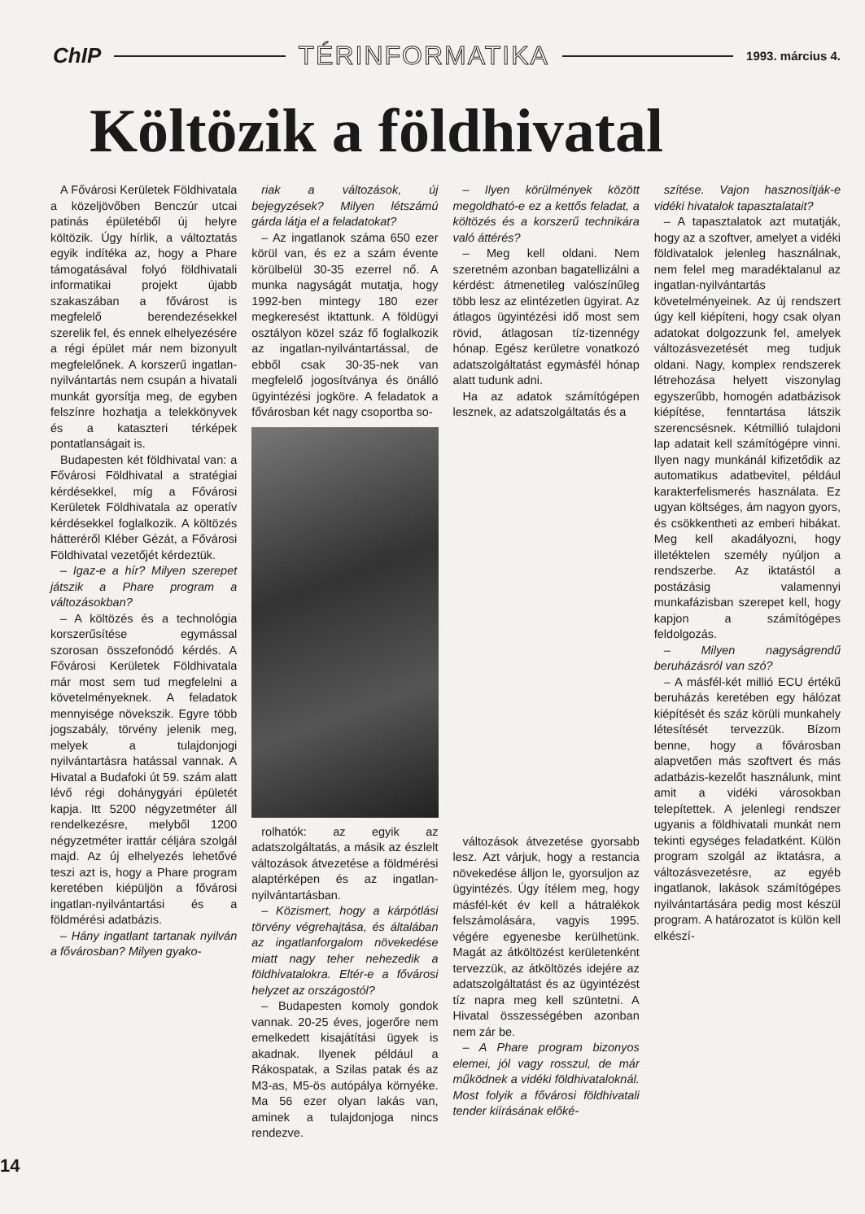ChIP
TÉRINFORMATIKA
1993. március 4.
Költözik a földhivatal
A Fővárosi Kerületek Földhivatala a közeljövőben Benczúr utcai patinás épületéből új helyre költözik. Úgy hírlik, a változtatás egyik indítéka az, hogy a Phare támogatásával folyó földhivatali informatikai projekt újabb szakaszában a fővárost is megfelelő berendezésekkel szerelik fel, és ennek elhelyezésére a régi épület már nem bizonyult megfelelőnek. A korszerű ingatlan-nyilvántartás nem csupán a hivatali munkát gyorsítja meg, de egyben felszínre hozhatja a telekkönyvek és a kataszteri térképek pontatlanságait is.
Budapesten két földhivatal van: a Fővárosi Földhivatal a stratégiai kérdésekkel, míg a Fővárosi Kerületek Földhivatala az operatív kérdésekkel foglalkozik. A költözés hátteréről Kléber Gézát, a Fővárosi Földhivatal vezetőjét kérdeztük.
– Igaz-e a hír? Milyen szerepet játszik a Phare program a változásokban?
– A költözés és a technológia korszerűsítése egymással szorosan összefonódó kérdés. A Fővárosi Kerületek Földhivatala már most sem tud megfelelni a követelményeknek. A feladatok mennyisége növekszik. Egyre több jogszabály, törvény jelenik meg, melyek a tulajdonjogi nyilvántartásra hatással vannak. A Hivatal a Budafoki út 59. szám alatt lévő régi dohánygyári épületét kapja. Itt 5200 négyzetméter áll rendelkezésre, melyből 1200 négyzetméter irattár céljára szolgál majd. Az új elhelyezés lehetővé teszi azt is, hogy a Phare program keretében kiépüljön a fővárosi ingatlan-nyilvántartási és a földmérési adatbázis.
– Hány ingatlant tartanak nyilván a fővárosban? Milyen gyako-
riak a változások, új bejegyzések? Milyen létszámú gárda látja el a feladatokat?
– Az ingatlanok száma 650 ezer körül van, és ez a szám évente körülbelül 30-35 ezerrel nő. A munka nagyságát mutatja, hogy 1992-ben mintegy 180 ezer megkeresést iktattunk. A földügyi osztályon közel száz fő foglalkozik az ingatlan-nyilvántartással, de ebből csak 30-35-nek van megfelelő jogosítványa és önálló ügyintézési jogköre. A feladatok a fővárosban két nagy csoportba so-
rolhatók: az egyik az adatszolgáltatás, a másik az észlelt változások átvezetése a földmérési alaptérképen és az ingatlan-nyilvántartásban.
– Közismert, hogy a kárpótlási törvény végrehajtása, és általában az ingatlanforgalom növekedése miatt nagy teher nehezedik a földhivatalokra. Eltér-e a fővárosi helyzet az országostól?
– Budapesten komoly gondok vannak. 20-25 éves, jogerőre nem emelkedett kisajátítási ügyek is akadnak. Ilyenek például a Rákospatak, a Szilas patak és az M3-as, M5-ös autópálya környéke. Ma 56 ezer olyan lakás van, aminek a tulajdonjoga nincs rendezve.
– Ilyen körülmények között megoldható-e ez a kettős feladat, a költözés és a korszerű technikára való áttérés?
– Meg kell oldani. Nem szeretném azonban bagatellizálni a kérdést: átmenetileg valószínűleg több lesz az elintézetlen ügyirat. Az átlagos ügyintézési idő most sem rövid, átlagosan tíz-tizennégy hónap. Egész kerületre vonatkozó adatszolgáltatást egymásfél hónap alatt tudunk adni.
Ha az adatok számítógépen lesznek, az adatszolgáltatás és a
változások átvezetése gyorsabb lesz. Azt várjuk, hogy a restancia növekedése álljon le, gyorsuljon az ügyintézés. Úgy ítélem meg, hogy másfél-két év kell a hátralékok felszámolására, vagyis 1995. végére egyenesbe kerülhetünk. Magát az átköltözést kerületenként tervezzük, az átköltözés idejére az adatszolgáltatást és az ügyintézést tíz napra meg kell szüntetni. A Hivatal összességében azonban nem zár be.
– A Phare program bizonyos elemei, jól vagy rosszul, de már működnek a vidéki földhivataloknál. Most folyik a fővárosi földhivatali tender kiírásának előké-
szítése. Vajon hasznosítják-e vidéki hivatalok tapasztalatait?
– A tapasztalatok azt mutatják, hogy az a szoftver, amelyet a vidéki földivatalok jelenleg használnak, nem felel meg maradéktalanul az ingatlan-nyilvántartás követelményeinek. Az új rendszert úgy kell kiépíteni, hogy csak olyan adatokat dolgozzunk fel, amelyek változásvezetését meg tudjuk oldani. Nagy, komplex rendszerek létrehozása helyett viszonylag egyszerűbb, homogén adatbázisok kiépítése, fenntartása látszik szerencsésnek. Kétmillió tulajdoni lap adatait kell számítógépre vinni. Ilyen nagy munkánál kifizetődik az automatikus adatbevitel, például karakterfelismerés használata. Ez ugyan költséges, ám nagyon gyors, és csökkentheti az emberi hibákat. Meg kell akadályozni, hogy illetéktelen személy nyúljon a rendszerbe. Az iktatástól a postázásig valamennyi munkafázisban szerepet kell, hogy kapjon a számítógépes feldolgozás.
– Milyen nagyságrendű beruházásról van szó?
– A másfél-két millió ECU értékű beruházás keretében egy hálózat kiépítését és száz körüli munkahely létesítését tervezzük. Bízom benne, hogy a fővárosban alapvetően más szoftvert és más adatbázis-kezelőt használunk, mint amit a vidéki városokban telepítettek. A jelenlegi rendszer ugyanis a földhivatali munkát nem tekinti egységes feladatként. Külön program szolgál az iktatásra, a változásvezetésre, az egyéb ingatlanok, lakások számítógépes nyilvántartására pedig most készül program. A határozatot is külön kell elkészí-
14